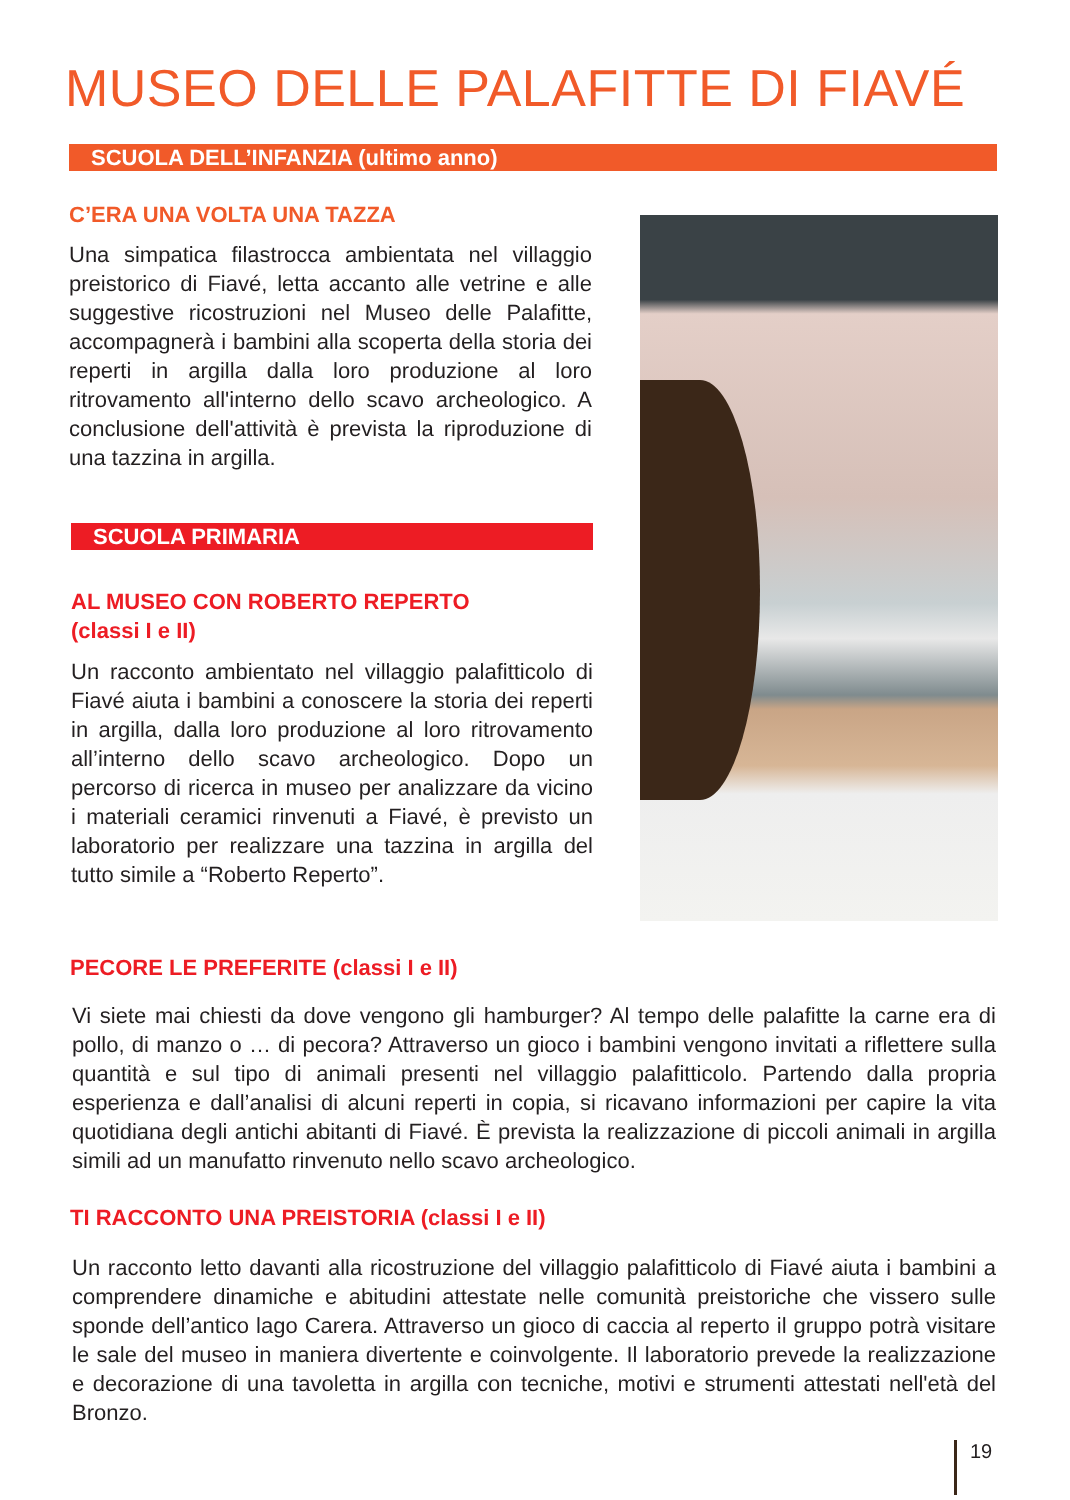MUSEO DELLE PALAFITTE DI FIAVÉ
SCUOLA DELL’INFANZIA (ultimo anno)
C’ERA UNA VOLTA UNA TAZZA
Una simpatica filastrocca ambientata nel villaggio preistorico di Fiavé, letta accanto alle vetrine e alle suggestive ricostruzioni nel Museo delle Palafitte, accompagnerà i bambini alla scoperta della storia dei reperti in argilla dalla loro produzione al loro ritrovamento all'interno dello scavo archeologico. A conclusione dell'attività è prevista la riproduzione di una tazzina in argilla.
SCUOLA PRIMARIA
AL MUSEO CON ROBERTO REPERTO
(classi I e II)
Un racconto ambientato nel villaggio palafitticolo di Fiavé aiuta i bambini a conoscere la storia dei reperti in argilla, dalla loro produzione al loro ritrovamento all’interno dello scavo archeologico. Dopo un percorso di ricerca in museo per analizzare da vicino i materiali ceramici rinvenuti a Fiavé, è previsto un laboratorio per realizzare una tazzina in argilla del tutto simile a “Roberto Reperto”.
PECORE LE PREFERITE (classi I e II)
Vi siete mai chiesti da dove vengono gli hamburger? Al tempo delle palafitte la carne era di pollo, di manzo o … di pecora? Attraverso un gioco i bambini vengono invitati a riflettere sulla quantità e sul tipo di animali presenti nel villaggio palafitticolo. Partendo dalla propria esperienza e dall’analisi di alcuni reperti in copia, si ricavano informazioni per capire la vita quotidiana degli antichi abitanti di Fiavé. È prevista la realizzazione di piccoli animali in argilla simili ad un manufatto rinvenuto nello scavo archeologico.
TI RACCONTO UNA PREISTORIA (classi I e II)
Un racconto letto davanti alla ricostruzione del villaggio palafitticolo di Fiavé aiuta i bambini a comprendere dinamiche e abitudini attestate nelle comunità preistoriche che vissero sulle sponde dell’antico lago Carera. Attraverso un gioco di caccia al reperto il gruppo potrà visitare le sale del museo in maniera divertente e coinvolgente. Il laboratorio prevede la realizzazione e decorazione di una tavoletta in argilla con tecniche, motivi e strumenti attestati nell'età del Bronzo.
19